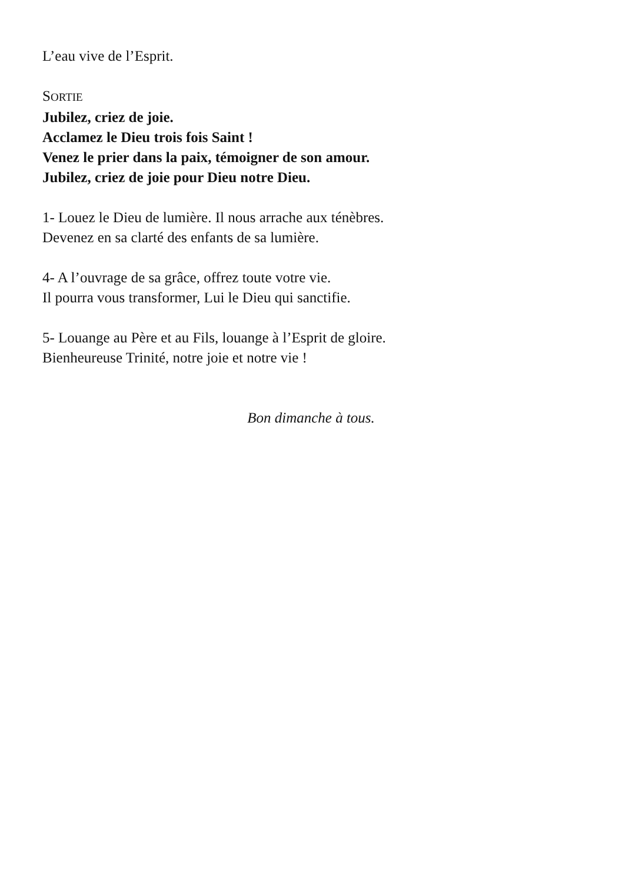L’eau vive de l’Esprit.
SORTIE
Jubilez, criez de joie.
Acclamez le Dieu trois fois Saint !
Venez le prier dans la paix, témoigner de son amour.
Jubilez, criez de joie pour Dieu notre Dieu.
1- Louez le Dieu de lumière. Il nous arrache aux ténèbres.
Devenez en sa clarté des enfants de sa lumière.
4- A l’ouvrage de sa grâce, offrez toute votre vie.
Il pourra vous transformer, Lui le Dieu qui sanctifie.
5- Louange au Père et au Fils, louange à l’Esprit de gloire.
Bienheureuse Trinité, notre joie et notre vie !
Bon dimanche à tous.